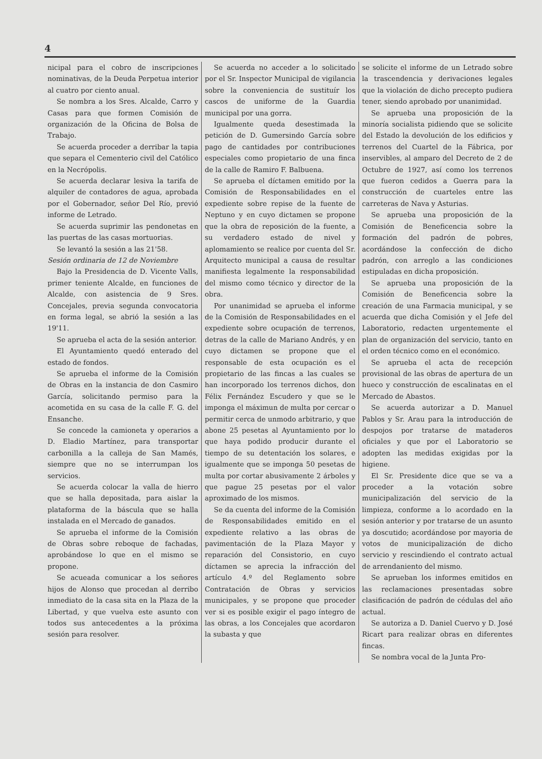4
nicipal para el cobro de inscripciones nominativas, de la Deuda Perpetua interior al cuatro por ciento anual.
Se nombra a los Sres. Alcalde, Carro y Casas para que formen Comisión de organización de la Oficina de Bolsa de Trabajo.
Se acuerda proceder a derribar la tapia que separa el Cementerio civil del Católico en la Necrópolis.
Se acuerda declarar lesiva la tarifa de alquiler de contadores de agua, aprobada por el Gobernador, señor Del Río, previó informe de Letrado.
Se acuerda suprimir las pendonetas en las puertas de las casas mortuorias.
Se levantó la sesión a las 21'58.
Sesión ordinaria de 12 de Noviembre
Bajo la Presidencia de D. Vicente Valls, primer teniente Alcalde, en funciones de Alcalde, con asistencia de 9 Sres. Concejales, previa segunda convocatoria en forma legal, se abrió la sesión a las 19'11.
Se aprueba el acta de la sesión anterior.
El Ayuntamiento quedó enterado del estado de fondos.
Se aprueba el informe de la Comisión de Obras en la instancia de don Casmiro García, solicitando permiso para la acometida en su casa de la calle F. G. del Ensanche.
Se concede la camioneta y operarios a D. Eladio Martínez, para transportar carbonilla a la calleja de San Mamés, siempre que no se interrumpan los servicios.
Se acuerda colocar la valla de hierro que se halla depositada, para aislar la plataforma de la báscula que se halla instalada en el Mercado de ganados.
Se aprueba el informe de la Comisión de Obras sobre reboque de fachadas, aprobándose lo que en el mismo se propone.
Se acueada comunicar a los señores hijos de Alonso que procedan al derribo inmediato de la casa sita en la Plaza de la Libertad, y que vuelva este asunto con todos sus antecedentes a la próxima sesión para resolver.
Se acuerda no acceder a lo solicitado por el Sr. Inspector Municipal de vigilancia sobre la conveniencia de sustituír los cascos de uniforme de la Guardia municipal por una gorra.
Igualmente queda desestimada la petición de D. Gumersindo García sobre pago de cantidades por contribuciones especiales como propietario de una finca de la calle de Ramiro F. Balbuena.
Se aprueba el díctamen emitido por la Comisión de Responsabilidades en el expediente sobre repise de la fuente de Neptuno y en cuyo dictamen se propone que la obra de reposición de la fuente, a su verdadero estado de nivel y aplomamiento se realice por cuenta del Sr. Arquitecto municipal a causa de resultar manifiesta legalmente la responsabilidad del mismo como técnico y director de la obra.
Por unanimidad se aprueba el informe de la Comisión de Responsabilidades en el expediente sobre ocupación de terrenos, detras de la calle de Mariano Andrés, y en cuyo dictamen se propone que el responsable de esta ocupación es el propietario de las fincas a las cuales se han incorporado los terrenos dichos, don Félix Fernández Escudero y que se le imponga el máximun de multa por cercar o permitir cerca de unmodo arbitrario, y que abone 25 pesetas al Ayuntamiento por lo que haya podido producir durante el tiempo de su detentación los solares, e igualmente que se imponga 50 pesetas de multa por cortar abusivamente 2 árboles y que pague 25 pesetas por el valor aproximado de los mismos.
Se da cuenta del informe de la Comisión de Responsabilidades emitido en el expediente relativo a las obras de pavimentación de la Plaza Mayor y reparación del Consistorio, en cuyo díctamen se aprecia la infracción del artículo 4.º del Reglamento sobre Contratación de Obras y servicios municipales, y se propone que proceder ver si es posible exigir el pago íntegro de las obras, a los Concejales que acordaron la subasta y que
se solicite el informe de un Letrado sobre la trascendencia y derivaciones legales que la violación de dicho precepto pudiera tener, siendo aprobado por unanimidad.
Se aprueba una proposición de la minoría socialista pidiendo que se solicite del Estado la devolución de los edificios y terrenos del Cuartel de la Fábrica, por inservibles, al amparo del Decreto de 2 de Octubre de 1927, así como los terrenos que fueron cedidos a Guerra para la construcción de cuarteles entre las carreteras de Nava y Asturias.
Se aprueba una proposición de la Comisión de Beneficencia sobre la formación del padrón de pobres, acordándose la confección de dicho padrón, con arreglo a las condiciones estipuladas en dicha proposición.
Se aprueba una proposición de la Comisión de Beneficencia sobre la creación de una Farmacia municipal, y se acuerda que dicha Comisión y el Jefe del Laboratorio, redacten urgentemente el plan de organización del servicio, tanto en el orden técnico como en el económico.
Se aprueba el acta de recepción provisional de las obras de apertura de un hueco y construcción de escalinatas en el Mercado de Abastos.
Se acuerda autorizar a D. Manuel Pablos y Sr. Arau para la introducción de despojos por tratarse de mataderos oficiales y que por el Laboratorio se adopten las medidas exigidas por la higiene.
El Sr. Presidente dice que se va a proceder a la votación sobre municipalización del servicio de la limpieza, conforme a lo acordado en la sesión anterior y por tratarse de un asunto ya doscutido; acordándose por mayoria de votos de municipalización de dicho servicio y rescindiendo el contrato actual de arrendaniento del mismo.
Se aprueban los informes emitidos en las reclamaciones presentadas sobre clasificación de padrón de cédulas del año actual.
Se autoriza a D. Daniel Cuervo y D. José Ricart para realizar obras en diferentes fincas.
Se nombra vocal de la Junta Pro-